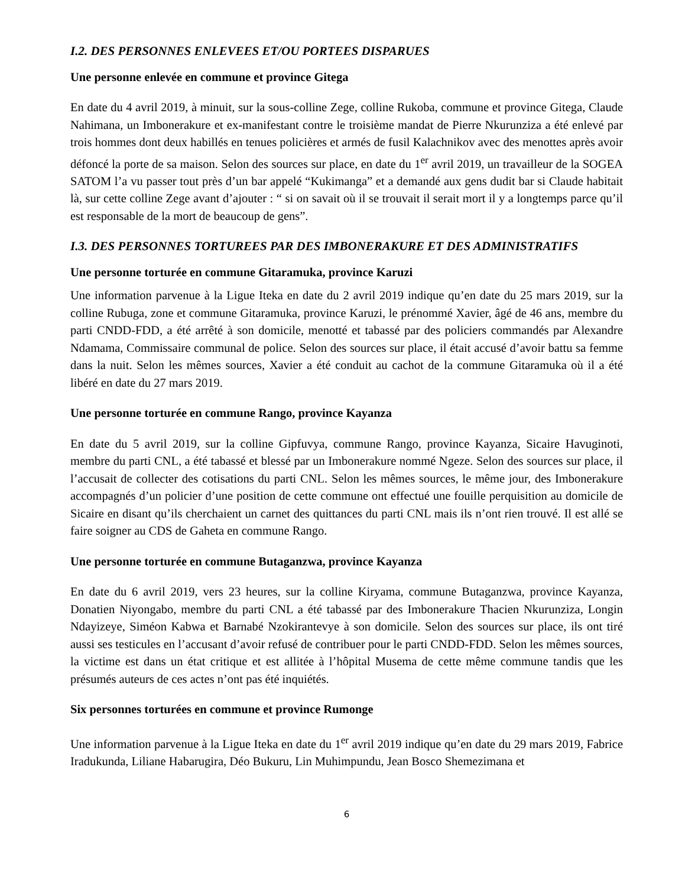I.2. DES PERSONNES ENLEVEES ET/OU PORTEES DISPARUES
Une personne enlevée en commune et province Gitega
En date du 4 avril 2019, à minuit, sur la sous-colline Zege, colline Rukoba, commune et province Gitega, Claude Nahimana, un Imbonerakure et ex-manifestant contre le troisième mandat de Pierre Nkurunziza a été enlevé par trois hommes dont deux habillés en tenues policières et armés de fusil Kalachnikov avec des menottes après avoir défoncé la porte de sa maison. Selon des sources sur place, en date du 1<sup>er</sup> avril 2019, un travailleur de la SOGEA SATOM l’a vu passer tout près d’un bar appelé “Kukimanga” et a demandé aux gens dudit bar si Claude habitait là, sur cette colline Zege avant d’ajouter : “ si on savait où il se trouvait il serait mort il y a longtemps parce qu’il est responsable de la mort de beaucoup de gens”.
I.3. DES PERSONNES TORTUREES PAR DES IMBONERAKURE ET DES ADMINISTRATIFS
Une personne torturée en commune Gitaramuka, province Karuzi
Une information parvenue à la Ligue Iteka en date du 2 avril 2019 indique qu’en date du 25 mars 2019, sur la colline Rubuga, zone et commune Gitaramuka, province Karuzi, le prénommé Xavier, âgé de 46 ans, membre du parti CNDD-FDD, a été arrêté à son domicile, menotté et tabassé par des policiers commandés par Alexandre Ndamama, Commissaire communal de police. Selon des sources sur place, il était accusé d’avoir battu sa femme dans la nuit. Selon les mêmes sources, Xavier a été conduit au cachot de la commune Gitaramuka où il a été libéré en date du 27 mars 2019.
Une personne torturée en commune Rango, province Kayanza
En date du 5 avril 2019, sur la colline Gipfuvya, commune Rango, province Kayanza, Sicaire Havuginoti, membre du parti CNL, a été tabassé et blessé par un Imbonerakure nommé Ngeze. Selon des sources sur place, il l’accusait de collecter des cotisations du parti CNL. Selon les mêmes sources, le même jour, des Imbonerakure accompagnés d’un policier d’une position de cette commune ont effectué une fouille perquisition au domicile de Sicaire en disant qu’ils cherchaient un carnet des quittances du parti CNL mais ils n’ont rien trouvé. Il est allé se faire soigner au CDS de Gaheta en commune Rango.
Une personne torturée en commune Butaganzwa, province Kayanza
En date du 6 avril 2019, vers 23 heures, sur la colline Kiryama, commune Butaganzwa, province Kayanza, Donatien Niyongabo, membre du parti CNL a été tabassé par des Imbonerakure Thacien Nkurunziza, Longin Ndayizeye, Siméon Kabwa et Barnabé Nzokirantevye à son domicile. Selon des sources sur place, ils ont tiré aussi ses testicules en l’accusant d’avoir refusé de contribuer pour le parti CNDD-FDD. Selon les mêmes sources, la victime est dans un état critique et est allitée à l’hôpital Musema de cette même commune tandis que les présumés auteurs de ces actes n’ont pas été inquiétés.
Six personnes torturées en commune et province Rumonge
Une information parvenue à la Ligue Iteka en date du 1<sup>er</sup> avril 2019 indique qu’en date du 29 mars 2019, Fabrice Iradukunda, Liliane Habarugira, Déo Bukuru, Lin Muhimpundu, Jean Bosco Shemezimana et
6